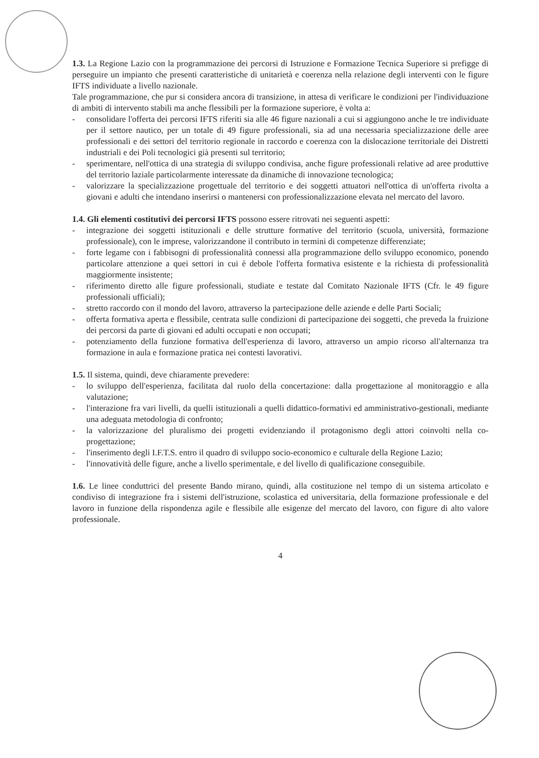1.3. La Regione Lazio con la programmazione dei percorsi di Istruzione e Formazione Tecnica Superiore si prefigge di perseguire un impianto che presenti caratteristiche di unitarietà e coerenza nella relazione degli interventi con le figure IFTS individuate a livello nazionale.
Tale programmazione, che pur si considera ancora di transizione, in attesa di verificare le condizioni per l'individuazione di ambiti di intervento stabili ma anche flessibili per la formazione superiore, è volta a:
- consolidare l'offerta dei percorsi IFTS riferiti sia alle 46 figure nazionali a cui si aggiungono anche le tre individuate per il settore nautico, per un totale di 49 figure professionali, sia ad una necessaria specializzazione delle aree professionali e dei settori del territorio regionale in raccordo e coerenza con la dislocazione territoriale dei Distretti industriali e dei Poli tecnologici già presenti sul territorio;
- sperimentare, nell'ottica di una strategia di sviluppo condivisa, anche figure professionali relative ad aree produttive del territorio laziale particolarmente interessate da dinamiche di innovazione tecnologica;
- valorizzare la specializzazione progettuale del territorio e dei soggetti attuatori nell'ottica di un'offerta rivolta a giovani e adulti che intendano inserirsi o mantenersi con professionalizzazione elevata nel mercato del lavoro.
1.4. Gli elementi costitutivi dei percorsi IFTS possono essere ritrovati nei seguenti aspetti:
- integrazione dei soggetti istituzionali e delle strutture formative del territorio (scuola, università, formazione professionale), con le imprese, valorizzandone il contributo in termini di competenze differenziate;
- forte legame con i fabbisogni di professionalità connessi alla programmazione dello sviluppo economico, ponendo particolare attenzione a quei settori in cui è debole l'offerta formativa esistente e la richiesta di professionalità maggiormente insistente;
- riferimento diretto alle figure professionali, studiate e testate dal Comitato Nazionale IFTS (Cfr. le 49 figure professionali ufficiali);
- stretto raccordo con il mondo del lavoro, attraverso la partecipazione delle aziende e delle Parti Sociali;
- offerta formativa aperta e flessibile, centrata sulle condizioni di partecipazione dei soggetti, che preveda la fruizione dei percorsi da parte di giovani ed adulti occupati e non occupati;
- potenziamento della funzione formativa dell'esperienza di lavoro, attraverso un ampio ricorso all'alternanza tra formazione in aula e formazione pratica nei contesti lavorativi.
1.5. Il sistema, quindi, deve chiaramente prevedere:
- lo sviluppo dell'esperienza, facilitata dal ruolo della concertazione: dalla progettazione al monitoraggio e alla valutazione;
- l'interazione fra vari livelli, da quelli istituzionali a quelli didattico-formativi ed amministrativo-gestionali, mediante una adeguata metodologia di confronto;
- la valorizzazione del pluralismo dei progetti evidenziando il protagonismo degli attori coinvolti nella co-progettazione;
- l'inserimento degli I.F.T.S. entro il quadro di sviluppo socio-economico e culturale della Regione Lazio;
- l'innovatività delle figure, anche a livello sperimentale, e del livello di qualificazione conseguibile.
1.6. Le linee conduttrici del presente Bando mirano, quindi, alla costituzione nel tempo di un sistema articolato e condiviso di integrazione fra i sistemi dell'istruzione, scolastica ed universitaria, della formazione professionale e del lavoro in funzione della rispondenza agile e flessibile alle esigenze del mercato del lavoro, con figure di alto valore professionale.
4